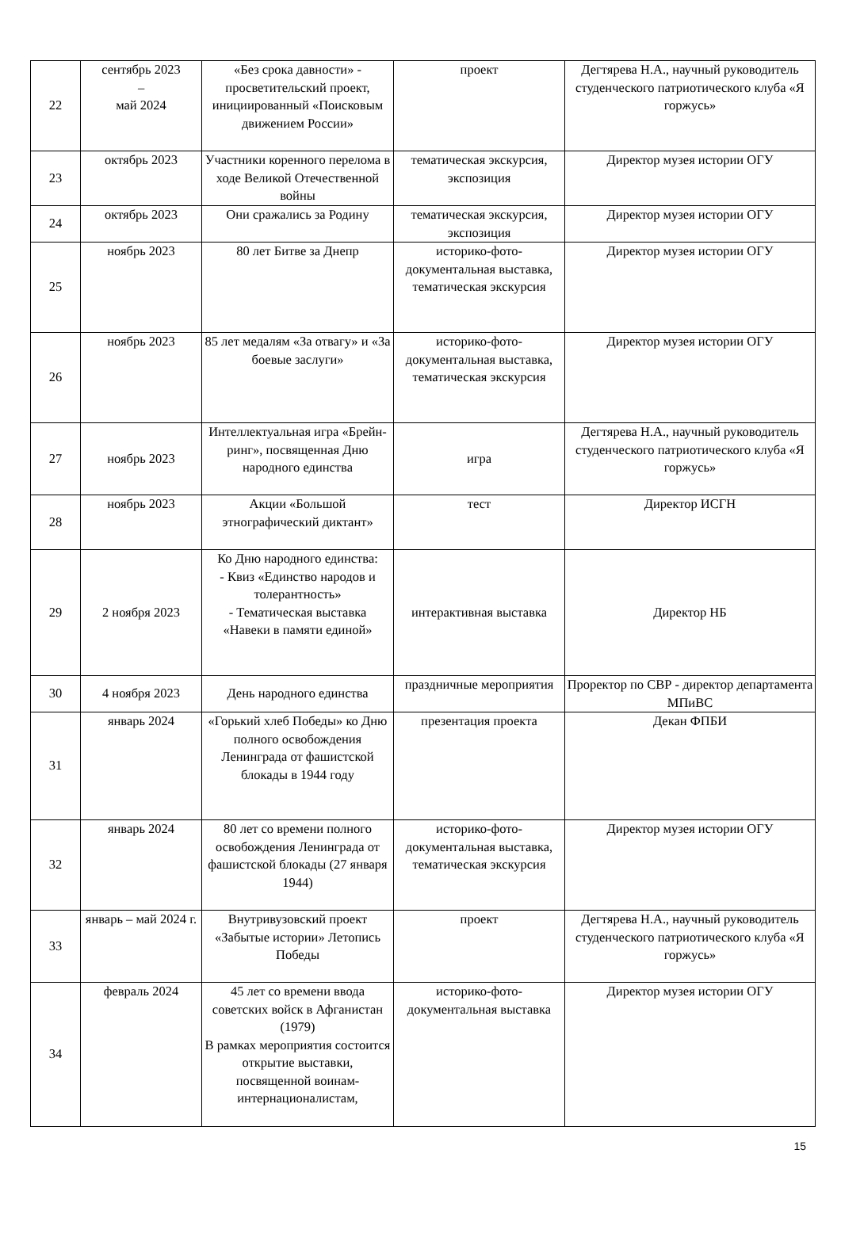| 22 | сентябрь 2023 – май 2024 | «Без срока давности» - просветительский проект, инициированный «Поисковым движением России» | проект | Дегтярева Н.А., научный руководитель студенческого патриотического клуба «Я горжусь» |
| 23 | октябрь 2023 | Участники коренного перелома в ходе Великой Отечественной войны | тематическая экскурсия, экспозиция | Директор музея истории ОГУ |
| 24 | октябрь 2023 | Они сражались за Родину | тематическая экскурсия, экспозиция | Директор музея истории ОГУ |
| 25 | ноябрь 2023 | 80 лет Битве за Днепр | историко-фото-документальная выставка, тематическая экскурсия | Директор музея истории ОГУ |
| 26 | ноябрь 2023 | 85 лет медалям «За отвагу» и «За боевые заслуги» | историко-фото-документальная выставка, тематическая экскурсия | Директор музея истории ОГУ |
| 27 | ноябрь 2023 | Интеллектуальная игра «Брейн-ринг», посвященная Дню народного единства | игра | Дегтярева Н.А., научный руководитель студенческого патриотического клуба «Я горжусь» |
| 28 | ноябрь 2023 | Акции «Большой этнографический диктант» | тест | Директор ИСГН |
| 29 | 2 ноября 2023 | Ко Дню народного единства: - Квиз «Единство народов и толерантность» - Тематическая выставка «Навеки в памяти единой» | интерактивная выставка | Директор НБ |
| 30 | 4 ноября 2023 | День народного единства | праздничные мероприятия | Проректор по СВР - директор департамента МПиВС |
| 31 | январь 2024 | «Горький хлеб Победы» ко Дню полного освобождения Ленинграда от фашистской блокады в 1944 году | презентация проекта | Декан ФПБИ |
| 32 | январь 2024 | 80 лет со времени полного освобождения Ленинграда от фашистской блокады (27 января 1944) | историко-фото-документальная выставка, тематическая экскурсия | Директор музея истории ОГУ |
| 33 | январь – май 2024 г. | Внутривузовский проект «Забытые истории» Летопись Победы | проект | Дегтярева Н.А., научный руководитель студенческого патриотического клуба «Я горжусь» |
| 34 | февраль 2024 | 45 лет со времени ввода советских войск в Афганистан (1979) В рамках мероприятия состоится открытие выставки, посвященной воинам-интернационалистам, | историко-фото-документальная выставка | Директор музея истории ОГУ |
15